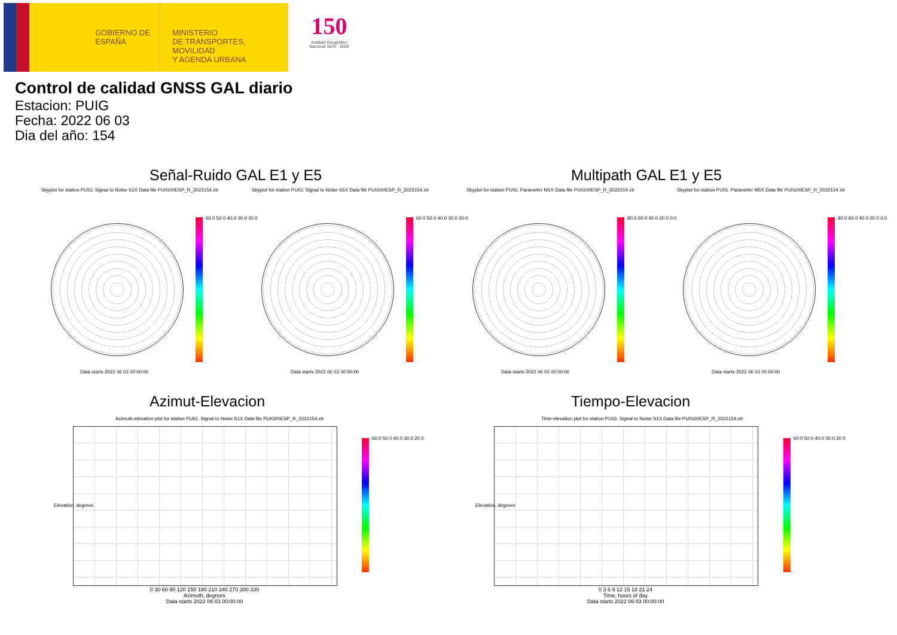GOBIERNO DE ESPAÑA
MINISTERIO
DE TRANSPORTES, MOVILIDAD
Y AGENDA URBANA
150
Instituto Geográfico Nacional 1870 · 2020
Control de calidad GNSS GAL diario
Estacion: PUIG
Fecha: 2022 06 03
Dia del año: 154
Señal-Ruido GAL E1 y E5 Multipath GAL E1 y E5
Skyplot for station PUIG. Signal to Noise S1X Data file PUIG00ESP_R_2022154.xtr Skyplot for station PUIG. Signal to Noise S5X Data file PUIG00ESP_R_2022154.xtr Skyplot for station PUIG. Parameter M1X Data file PUIG00ESP_R_2022154.xtr Skyplot for station PUIG. Parameter M5X Data file PUIG00ESP_R_2022154.xtr
60.0 50.0 40.0 30.0 20.0 60.0 50.0 40.0 30.0 20.0 80.0 60.0 40.0 20.0 0.0 80.0 60.0 40.0 20.0 0.0
Data starts 2022 06 03 00:00:00 Data starts 2022 06 03 00:00:00 Data starts 2022 06 03 00:00:00 Data starts 2022 06 03 00:00:00
Azimut-Elevacion Tiempo-Elevacion
Azimuth-elevation plot for station PUIG. Signal to Noise S1X Data file PUIG00ESP_R_2022154.xtr Time-elevation plot for station PUIG. Signal to Noise S1X Data file PUIG00ESP_R_2022154.xtr
60.0 50.0 40.0 30.0 20.0 60.0 50.0 40.0 30.0 20.0
0 30 60 90 120 150 180 210 240 270 300 330
Azimuth, degrees
Data starts 2022 06 03 00:00:00
0 3 6 9 12 15 18 21 24
Time, hours of day
Data starts 2022 06 03 00:00:00
Elevation, degrees Elevation, degrees